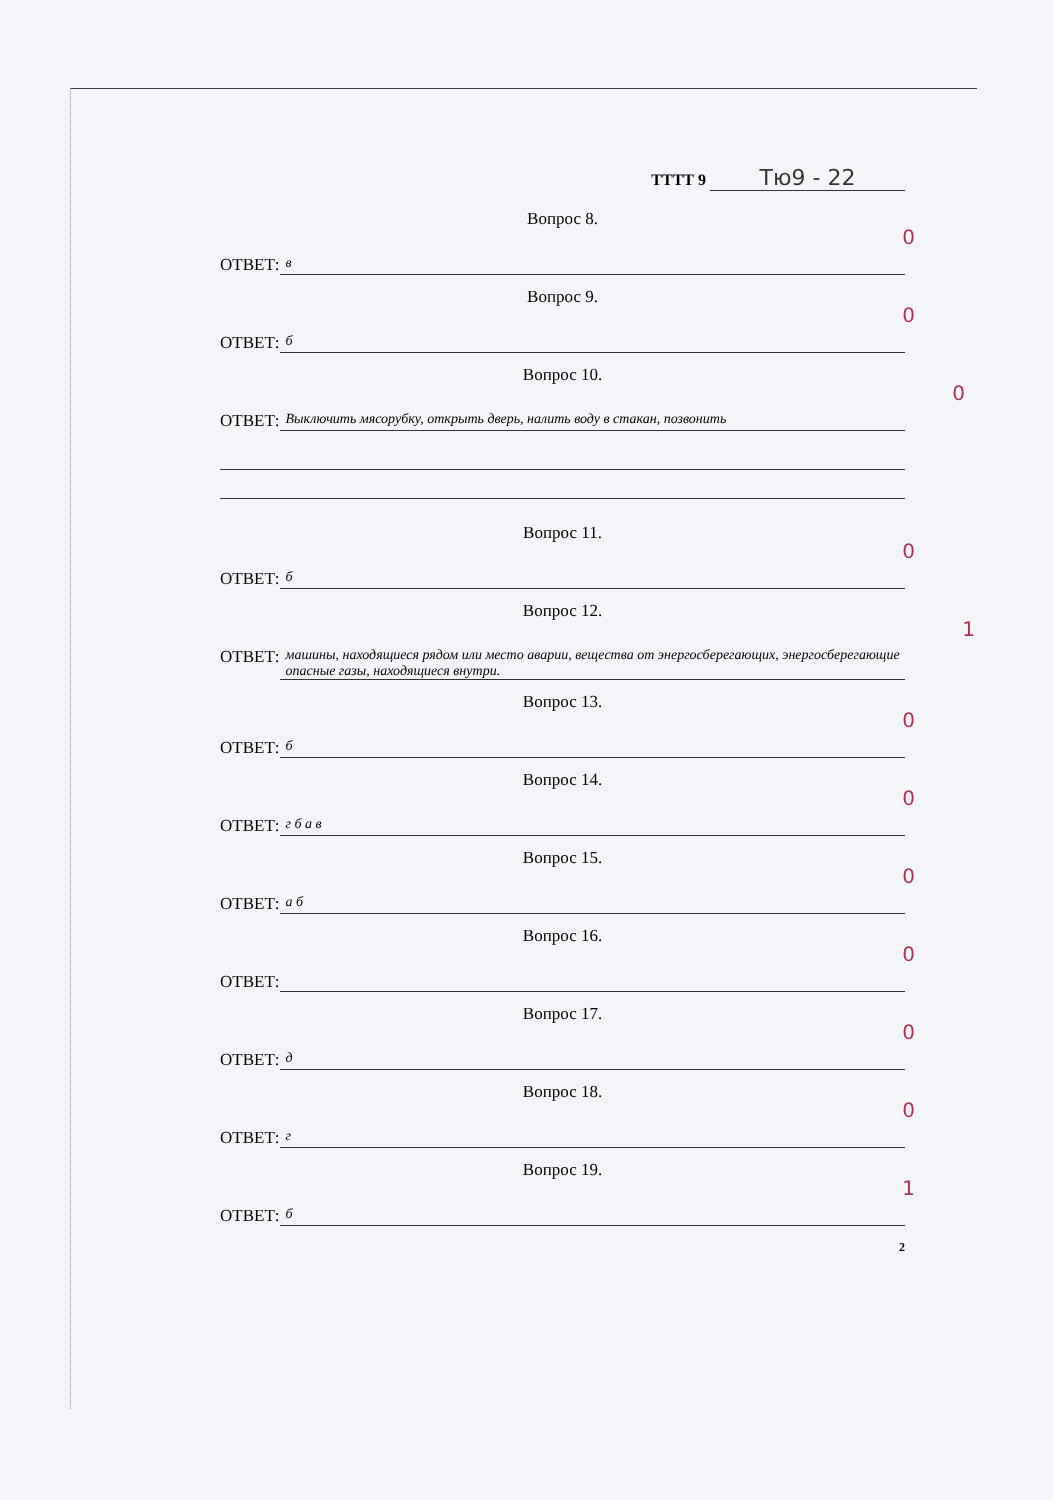ТТТТ 9 Тю9 - 22
Вопрос 8.
ОТВЕТ:
в
0
Вопрос 9.
ОТВЕТ:
б
0
Вопрос 10.
ОТВЕТ:
Выключить мясорубку, открыть дверь, налить воду в стакан, позвонить
0
Вопрос 11.
ОТВЕТ:
б
0
Вопрос 12.
ОТВЕТ:
машины, находящиеся рядом или место аварии, вещества от энергосберегающих, энергосберегающие опасные газы, находящиеся внутри.
1
Вопрос 13.
ОТВЕТ:
б
0
Вопрос 14.
ОТВЕТ:
г б а в
0
Вопрос 15.
ОТВЕТ:
а б
0
Вопрос 16.
ОТВЕТ:
0
Вопрос 17.
ОТВЕТ:
д
0
Вопрос 18.
ОТВЕТ:
г
0
Вопрос 19.
ОТВЕТ:
б
1
2